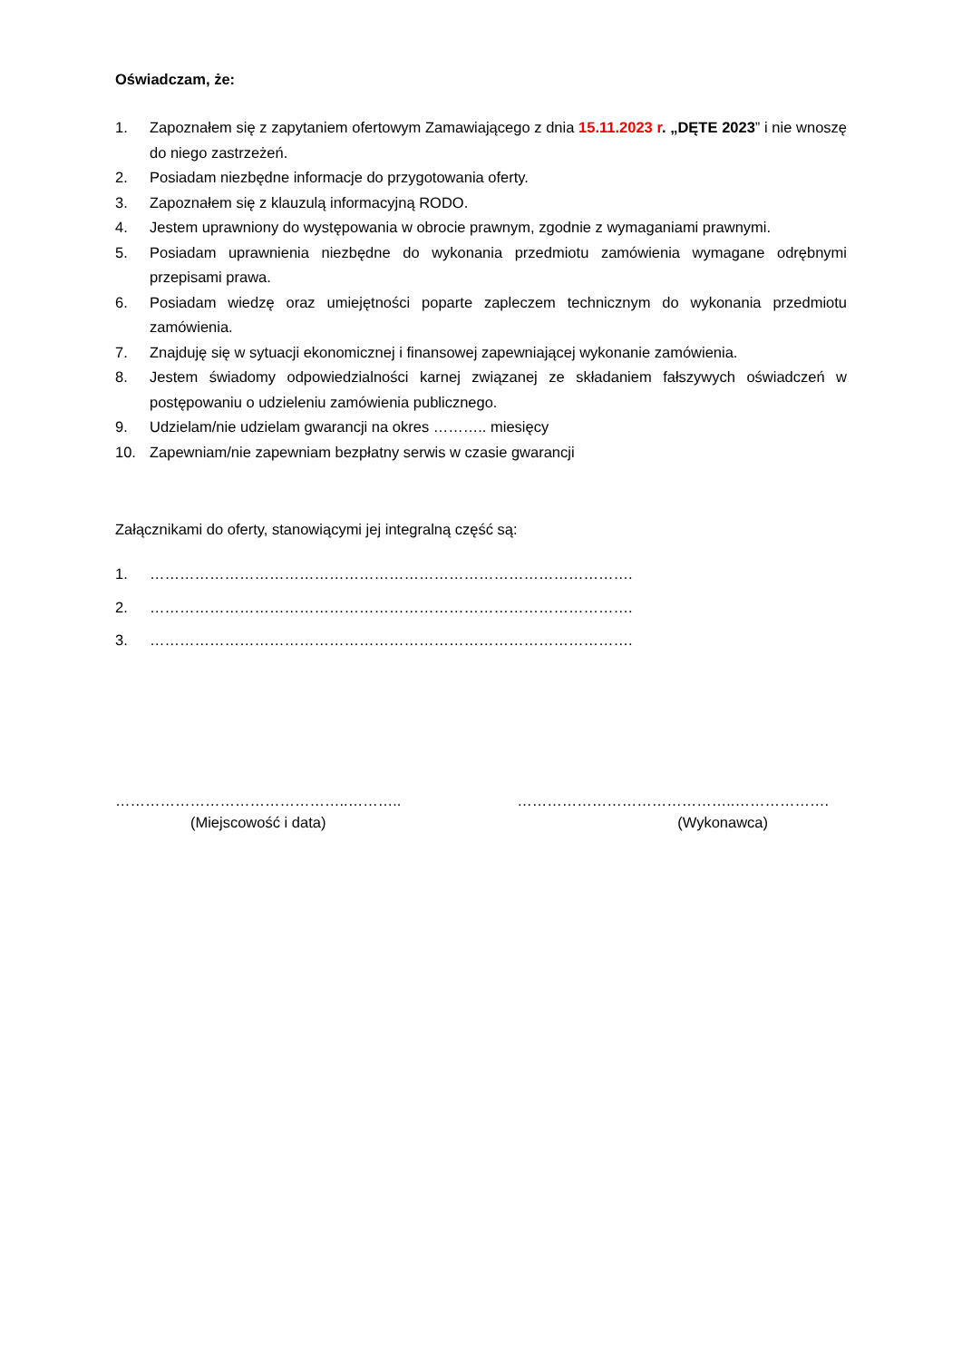Oświadczam, że:
1. Zapoznałem się z zapytaniem ofertowym Zamawiającego z dnia 15.11.2023 r. „DĘTE 2023” i nie wnoszę do niego zastrzeżeń.
2. Posiadam niezbędne informacje do przygotowania oferty.
3. Zapoznałem się z klauzulą informacyjną RODO.
4. Jestem uprawniony do występowania w obrocie prawnym, zgodnie z wymaganiami prawnymi.
5. Posiadam uprawnienia niezbędne do wykonania przedmiotu zamówienia wymagane odrębnymi przepisami prawa.
6. Posiadam wiedzę oraz umiejętności poparte zapleczem technicznym do wykonania przedmiotu zamówienia.
7. Znajduję się w sytuacji ekonomicznej i finansowej zapewniającej wykonanie zamówienia.
8. Jestem świadomy odpowiedzialności karnej związanej ze składaniem fałszywych oświadczeń w postępowaniu o udzieleniu zamówienia publicznego.
9. Udzielam/nie udzielam gwarancji na okres ……….. miesięcy
10. Zapewniam/nie zapewniam bezpłatny serwis w czasie gwarancji
Załącznikami do oferty, stanowiącymi jej integralną część są:
1. …………………………………………………………………………………….
2. …………………………………………………………………………………….
3. …………………………………………………………………………………….
………………………………………..………..
(Miejscowość i data)
……………………………………..……………….
(Wykonawca)